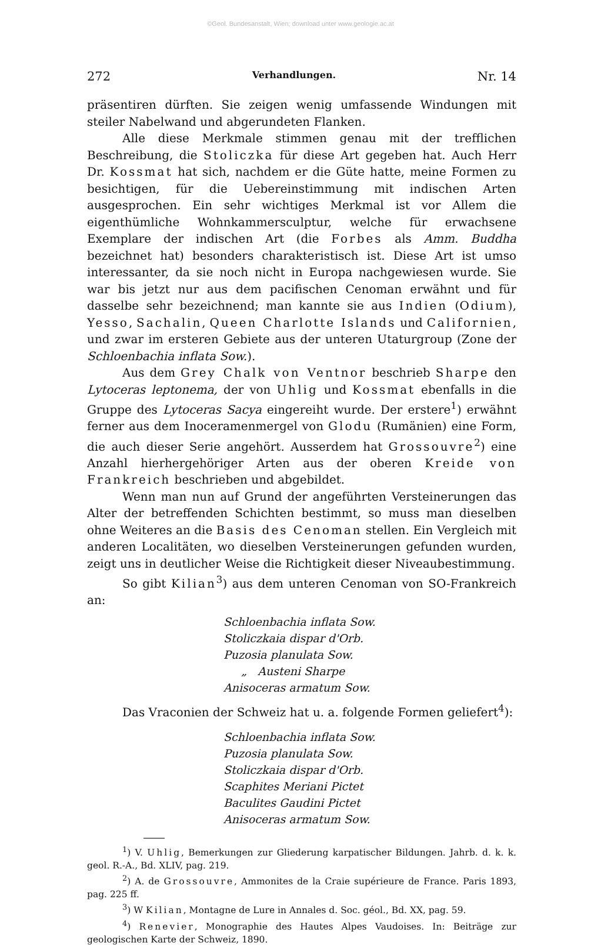©Geol. Bundesanstalt, Wien; download unter www.geologie.ac.at
272 Verhandlungen. Nr. 14
präsentiren dürften. Sie zeigen wenig umfassende Windungen mit steiler Nabelwand und abgerundeten Flanken.
Alle diese Merkmale stimmen genau mit der trefflichen Beschreibung, die Stoliczka für diese Art gegeben hat. Auch Herr Dr. Kossmat hat sich, nachdem er die Güte hatte, meine Formen zu besichtigen, für die Uebereinstimmung mit indischen Arten ausgesprochen. Ein sehr wichtiges Merkmal ist vor Allem die eigenthümliche Wohnkammersculptur, welche für erwachsene Exemplare der indischen Art (die Forbes als Amm. Buddha bezeichnet hat) besonders charakteristisch ist. Diese Art ist umso interessanter, da sie noch nicht in Europa nachgewiesen wurde. Sie war bis jetzt nur aus dem pacifischen Cenoman erwähnt und für dasselbe sehr bezeichnend; man kannte sie aus Indien (Odium), Yesso, Sachalin, Queen Charlotte Islands und Californien, und zwar im ersteren Gebiete aus der unteren Utaturgroup (Zone der Schloenbachia inflata Sow.).
Aus dem Grey Chalk von Ventnor beschrieb Sharpe den Lytoceras leptonema, der von Uhlig und Kossmat ebenfalls in die Gruppe des Lytoceras Sacya eingereiht wurde. Der erstere<sup>1</sup>) erwähnt ferner aus dem Inoceramenmergel von Glodu (Rumänien) eine Form, die auch dieser Serie angehört. Ausserdem hat Grossouvre<sup>2</sup>) eine Anzahl hierhergehöriger Arten aus der oberen Kreide von Frankreich beschrieben und abgebildet.
Wenn man nun auf Grund der angeführten Versteinerungen das Alter der betreffenden Schichten bestimmt, so muss man dieselben ohne Weiteres an die Basis des Cenoman stellen. Ein Vergleich mit anderen Localitäten, wo dieselben Versteinerungen gefunden wurden, zeigt uns in deutlicher Weise die Richtigkeit dieser Niveaubestimmung.
So gibt Kilian<sup>3</sup>) aus dem unteren Cenoman von SO-Frankreich an:
Schloenbachia inflata Sow.
Stoliczkaia dispar d'Orb.
Puzosia planulata Sow.
„ Austeni Sharpe
Anisoceras armatum Sow.
Das Vraconien der Schweiz hat u. a. folgende Formen geliefert<sup>4</sup>):
Schloenbachia inflata Sow.
Puzosia planulata Sow.
Stoliczkaia dispar d'Orb.
Scaphites Meriani Pictet
Baculites Gaudini Pictet
Anisoceras armatum Sow.
<sup>1</sup>) V. Uhlig, Bemerkungen zur Gliederung karpatischer Bildungen. Jahrb. d. k. k. geol. R.-A., Bd. XLIV, pag. 219.
<sup>2</sup>) A. de Grossouvre, Ammonites de la Craie supérieure de France. Paris 1893, pag. 225 ff.
<sup>3</sup>) W Kilian, Montagne de Lure in Annales d. Soc. géol., Bd. XX, pag. 59.
<sup>4</sup>) Renevier, Monographie des Hautes Alpes Vaudoises. In: Beiträge zur geologischen Karte der Schweiz, 1890.